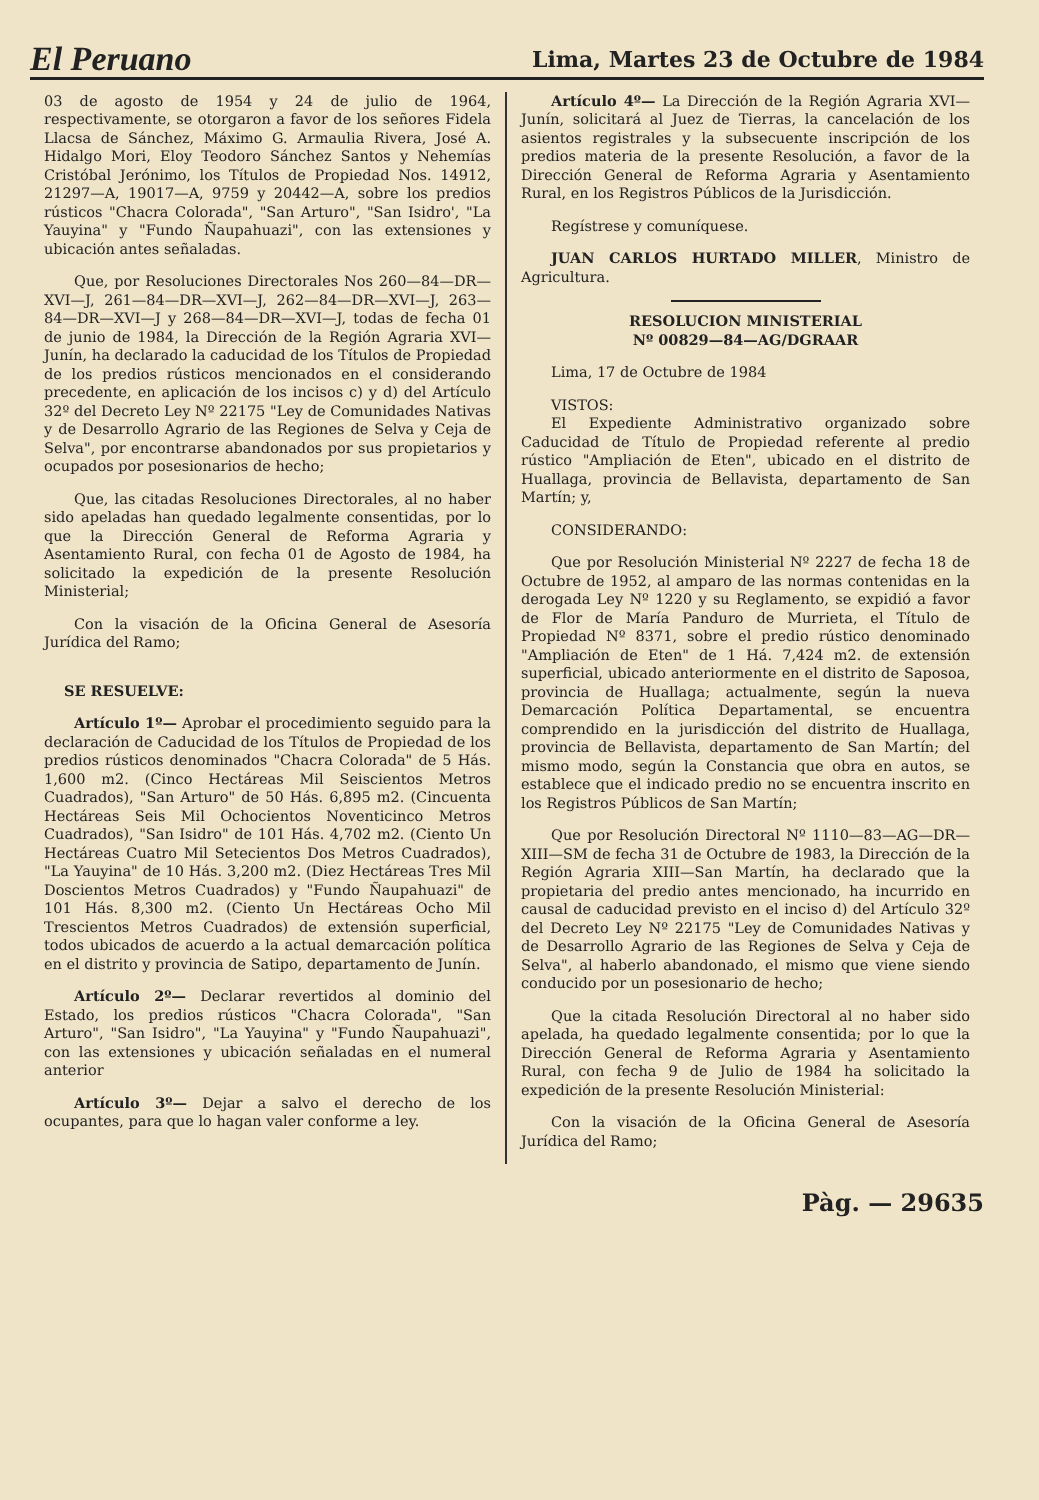El Peruano Lima, Martes 23 de Octubre de 1984
03 de agosto de 1954 y 24 de julio de 1964, respectivamente, se otorgaron a favor de los señores Fidela Llacsa de Sánchez, Máximo G. Armaulia Rivera, José A. Hidalgo Mori, Eloy Teodoro Sánchez Santos y Nehemías Cristóbal Jerónimo, los Títulos de Propiedad Nos. 14912, 21297—A, 19017—A, 9759 y 20442—A, sobre los predios rústicos "Chacra Colorada", "San Arturo", "San Isidro', "La Yauyina" y "Fundo Ñaupahuazi", con las extensiones y ubicación antes señaladas.
Que, por Resoluciones Directorales Nos 260—84—DR—XVI—J, 261—84—DR—XVI—J, 262—84—DR—XVI—J, 263—84—DR—XVI—J y 268—84—DR—XVI—J, todas de fecha 01 de junio de 1984, la Dirección de la Región Agraria XVI—Junín, ha declarado la caducidad de los Títulos de Propiedad de los predios rústicos mencionados en el considerando precedente, en aplicación de los incisos c) y d) del Artículo 32º del Decreto Ley Nº 22175 "Ley de Comunidades Nativas y de Desarrollo Agrario de las Regiones de Selva y Ceja de Selva", por encontrarse abandonados por sus propietarios y ocupados por posesionarios de hecho;
Que, las citadas Resoluciones Directorales, al no haber sido apeladas han quedado legalmente consentidas, por lo que la Dirección General de Reforma Agraria y Asentamiento Rural, con fecha 01 de Agosto de 1984, ha solicitado la expedición de la presente Resolución Ministerial;
Con la visación de la Oficina General de Asesoría Jurídica del Ramo;
SE RESUELVE:
Artículo 1º— Aprobar el procedimiento seguido para la declaración de Caducidad de los Títulos de Propiedad de los predios rústicos denominados "Chacra Colorada" de 5 Hás. 1,600 m2. (Cinco Hectáreas Mil Seiscientos Metros Cuadrados), "San Arturo" de 50 Hás. 6,895 m2. (Cincuenta Hectáreas Seis Mil Ochocientos Noventicinco Metros Cuadrados), "San Isidro" de 101 Hás. 4,702 m2. (Ciento Un Hectáreas Cuatro Mil Setecientos Dos Metros Cuadrados), "La Yauyina" de 10 Hás. 3,200 m2. (Diez Hectáreas Tres Mil Doscientos Metros Cuadrados) y "Fundo Ñaupahuazi" de 101 Hás. 8,300 m2. (Ciento Un Hectáreas Ocho Mil Trescientos Metros Cuadrados) de extensión superficial, todos ubicados de acuerdo a la actual demarcación política en el distrito y provincia de Satipo, departamento de Junín.
Artículo 2º— Declarar revertidos al dominio del Estado, los predios rústicos "Chacra Colorada", "San Arturo", "San Isidro", "La Yauyina" y "Fundo Ñaupahuazi", con las extensiones y ubicación señaladas en el numeral anterior
Artículo 3º— Dejar a salvo el derecho de los ocupantes, para que lo hagan valer conforme a ley.
Artículo 4º— La Dirección de la Región Agraria XVI—Junín, solicitará al Juez de Tierras, la cancelación de los asientos registrales y la subsecuente inscripción de los predios materia de la presente Resolución, a favor de la Dirección General de Reforma Agraria y Asentamiento Rural, en los Registros Públicos de la Jurisdicción.
Regístrese y comuníquese.
JUAN CARLOS HURTADO MILLER, Ministro de Agricultura.
RESOLUCION MINISTERIAL
Nº 00829—84—AG/DGRAAR
Lima, 17 de Octubre de 1984
VISTOS:
El Expediente Administrativo organizado sobre Caducidad de Título de Propiedad referente al predio rústico "Ampliación de Eten", ubicado en el distrito de Huallaga, provincia de Bellavista, departamento de San Martín; y,
CONSIDERANDO:
Que por Resolución Ministerial Nº 2227 de fecha 18 de Octubre de 1952, al amparo de las normas contenidas en la derogada Ley Nº 1220 y su Reglamento, se expidió a favor de Flor de María Panduro de Murrieta, el Título de Propiedad Nº 8371, sobre el predio rústico denominado "Ampliación de Eten" de 1 Há. 7,424 m2. de extensión superficial, ubicado anteriormente en el distrito de Saposoa, provincia de Huallaga; actualmente, según la nueva Demarcación Política Departamental, se encuentra comprendido en la jurisdicción del distrito de Huallaga, provincia de Bellavista, departamento de San Martín; del mismo modo, según la Constancia que obra en autos, se establece que el indicado predio no se encuentra inscrito en los Registros Públicos de San Martín;
Que por Resolución Directoral Nº 1110—83—AG—DR—XIII—SM de fecha 31 de Octubre de 1983, la Dirección de la Región Agraria XIII—San Martín, ha declarado que la propietaria del predio antes mencionado, ha incurrido en causal de caducidad previsto en el inciso d) del Artículo 32º del Decreto Ley Nº 22175 "Ley de Comunidades Nativas y de Desarrollo Agrario de las Regiones de Selva y Ceja de Selva", al haberlo abandonado, el mismo que viene siendo conducido por un posesionario de hecho;
Que la citada Resolución Directoral al no haber sido apelada, ha quedado legalmente consentida; por lo que la Dirección General de Reforma Agraria y Asentamiento Rural, con fecha 9 de Julio de 1984 ha solicitado la expedición de la presente Resolución Ministerial:
Con la visación de la Oficina General de Asesoría Jurídica del Ramo;
Pàg. — 29635